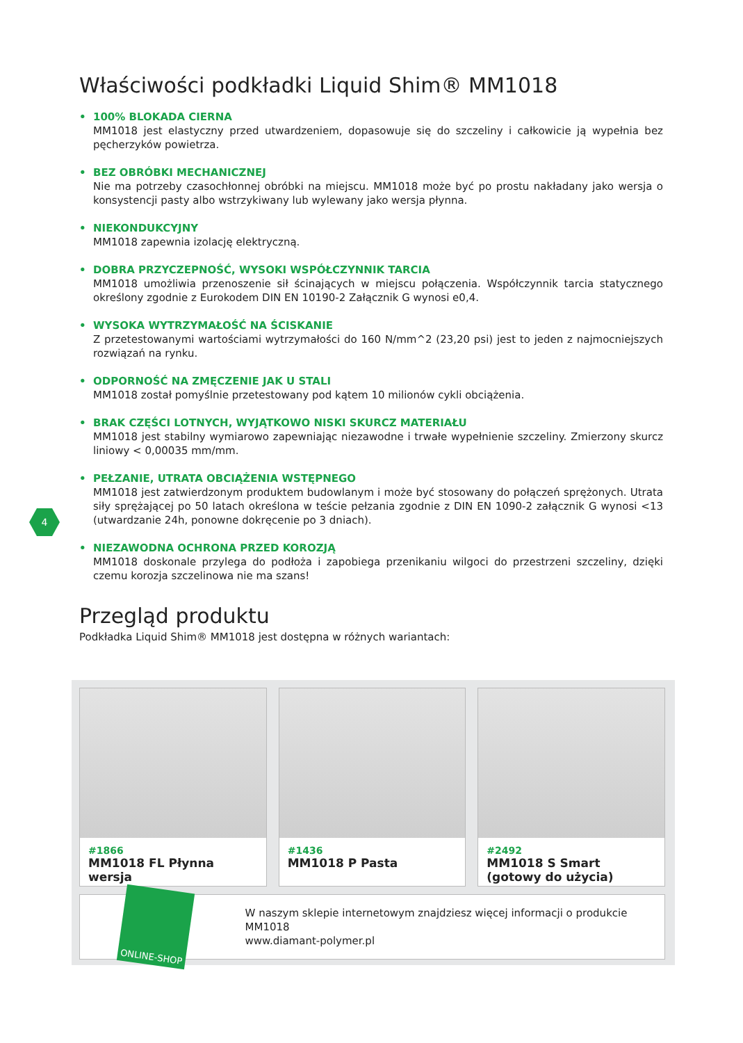Właściwości podkładki Liquid Shim® MM1018
• 100% BLOKADA CIERNA
MM1018 jest elastyczny przed utwardzeniem, dopasowuje się do szczeliny i całkowicie ją wypełnia bez pęcherzyków powietrza.
• BEZ OBRÓBKI MECHANICZNEJ
Nie ma potrzeby czasochłonnej obróbki na miejscu. MM1018 może być po prostu nakładany jako wersja o konsystencji pasty albo wstrzykiwany lub wylewany jako wersja płynna.
• NIEKONDUKCYJNY
MM1018 zapewnia izolację elektryczną.
• DOBRA PRZYCZEPNOŚĆ, WYSOKI WSPÓŁCZYNNIK TARCIA
MM1018 umożliwia przenoszenie sił ścinających w miejscu połączenia. Współczynnik tarcia statycznego określony zgodnie z Eurokodem DIN EN 10190-2 Załącznik G wynosi e0,4.
• WYSOKA WYTRZYMAŁOŚĆ NA ŚCISKANIE
Z przetestowanymi wartościami wytrzymałości do 160 N/mm^2 (23,20 psi) jest to jeden z najmocniejszych rozwiązań na rynku.
• ODPORNOŚĆ NA ZMĘCZENIE JAK U STALI
MM1018 został pomyślnie przetestowany pod kątem 10 milionów cykli obciążenia.
• BRAK CZĘŚCI LOTNYCH, WYJĄTKOWO NISKI SKURCZ MATERIAŁU
MM1018 jest stabilny wymiarowo zapewniając niezawodne i trwałe wypełnienie szczeliny. Zmierzony skurcz liniowy < 0,00035 mm/mm.
• PEŁZANIE, UTRATA OBCIĄŻENIA WSTĘPNEGO
MM1018 jest zatwierdzonym produktem budowlanym i może być stosowany do połączeń sprężonych. Utrata siły sprężającej po 50 latach określona w teście pełzania zgodnie z DIN EN 1090-2 załącznik G wynosi <13 (utwardzanie 24h, ponowne dokręcenie po 3 dniach).
• NIEZAWODNA OCHRONA PRZED KOROZJĄ
MM1018 doskonale przylega do podłoża i zapobiega przenikaniu wilgoci do przestrzeni szczeliny, dzięki czemu korozja szczelinowa nie ma szans!
Przegląd produktu
Podkładka Liquid Shim® MM1018 jest dostępna w różnych wariantach:
4
#1866
MM1018 FL Płynna wersja
#1436
MM1018 P Pasta
#2492
MM1018 S Smart
(gotowy do użycia)
ONLINE-SHOP
W naszym sklepie internetowym znajdziesz więcej informacji o produkcie MM1018
www.diamant-polymer.pl